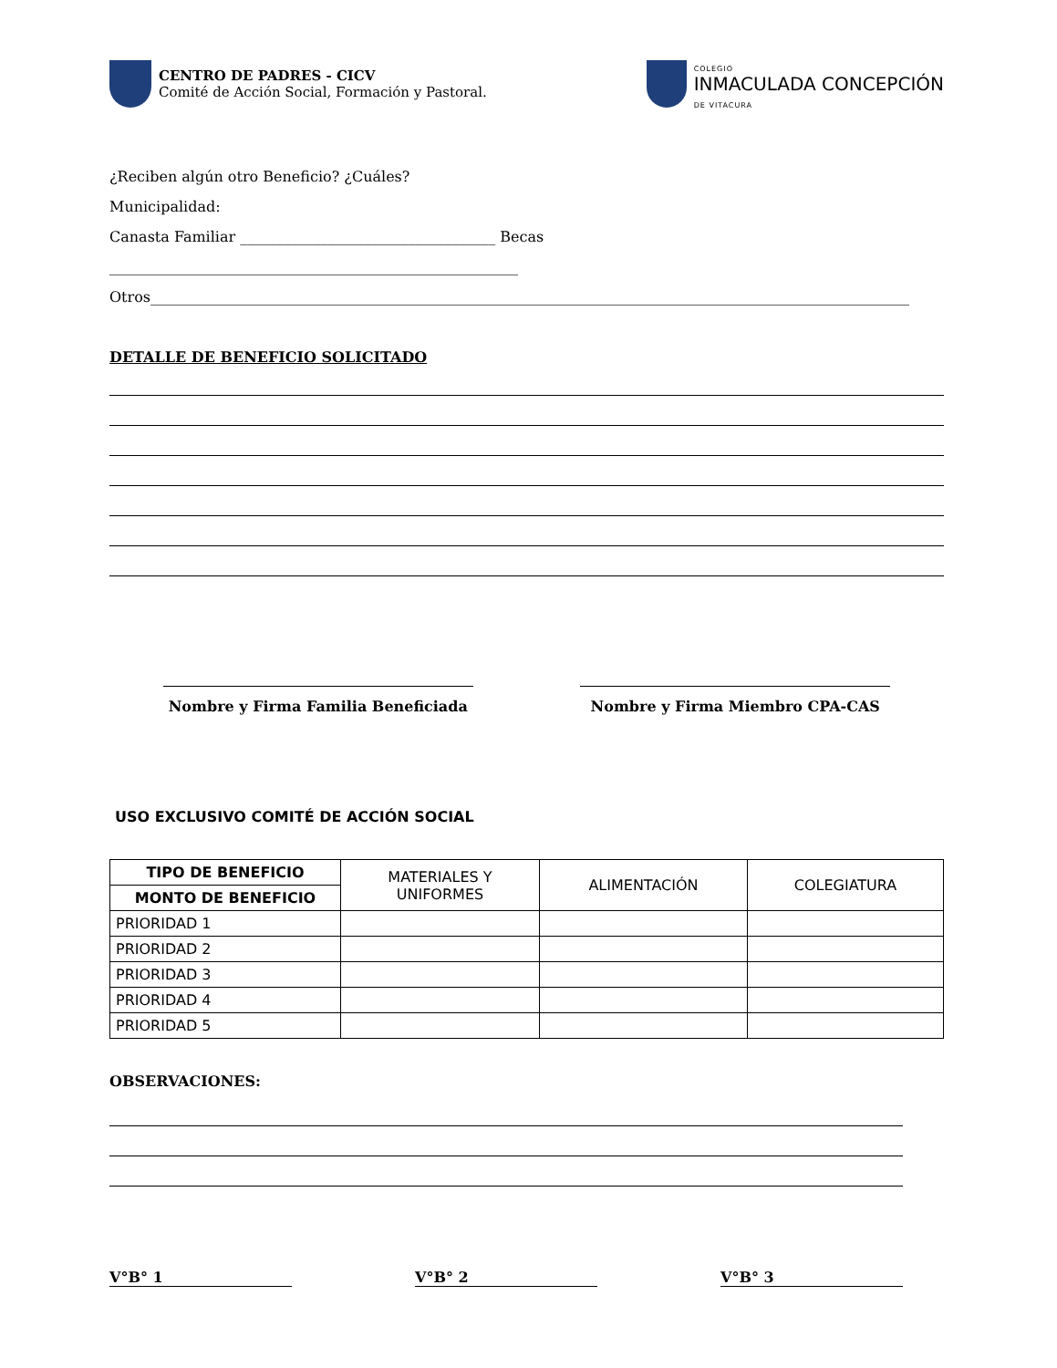CENTRO DE PADRES - CICV
Comité de Acción Social, Formación y Pastoral.
COLEGIO
INMACULADA CONCEPCIÓN
DE VITACURA
¿Reciben algún otro Beneficio? ¿Cuáles?
Municipalidad:
Canasta Familiar ___________________________________ Becas ________________________________________________________
Otros________________________________________________________________________________________________________
DETALLE DE BENEFICIO SOLICITADO
Nombre y Firma Familia Beneficiada Nombre y Firma Miembro CPA-CAS
USO EXCLUSIVO COMITÉ DE ACCIÓN SOCIAL
| TIPO DE BENEFICIO | MATERIALES Y UNIFORMES | ALIMENTACIÓN | COLEGIATURA |
| --- | --- | --- | --- |
| MONTO DE BENEFICIO | | | |
| PRIORIDAD 1 | | | |
| PRIORIDAD 2 | | | |
| PRIORIDAD 3 | | | |
| PRIORIDAD 4 | | | |
| PRIORIDAD 5 | | | |
OBSERVACIONES:
V°B° 1 V°B° 2 V°B° 3